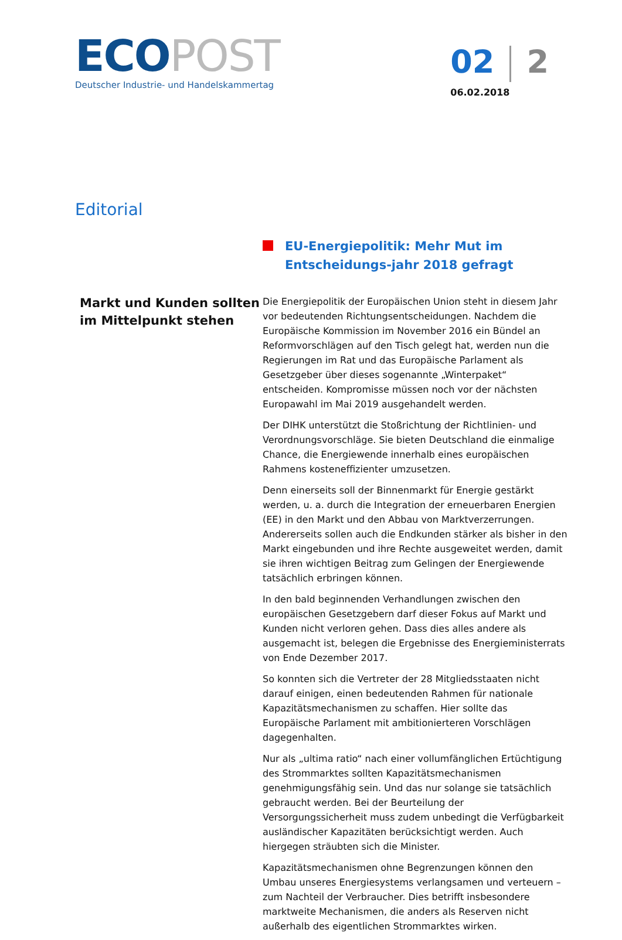ECO POST
Deutscher Industrie- und Handelskammertag
02 2
06.02.2018
Editorial
EU-Energiepolitik: Mehr Mut im Entscheidungs-jahr 2018 gefragt
Markt und Kunden sollten im Mittelpunkt stehen
Die Energiepolitik der Europäischen Union steht in diesem Jahr vor bedeutenden Richtungsentscheidungen. Nachdem die Europäische Kommission im November 2016 ein Bündel an Reformvorschlägen auf den Tisch gelegt hat, werden nun die Regierungen im Rat und das Europäische Parlament als Gesetzgeber über dieses sogenannte „Winterpaket“ entscheiden. Kompromisse müssen noch vor der nächsten Europawahl im Mai 2019 ausgehandelt werden.
Der DIHK unterstützt die Stoßrichtung der Richtlinien- und Verordnungsvorschläge. Sie bieten Deutschland die einmalige Chance, die Energiewende innerhalb eines europäischen Rahmens kosteneffizienter umzusetzen.
Denn einerseits soll der Binnenmarkt für Energie gestärkt werden, u. a. durch die Integration der erneuerbaren Energien (EE) in den Markt und den Abbau von Marktverzerrungen. Andererseits sollen auch die Endkunden stärker als bisher in den Markt eingebunden und ihre Rechte ausgeweitet werden, damit sie ihren wichtigen Beitrag zum Gelingen der Energiewende tatsächlich erbringen können.
In den bald beginnenden Verhandlungen zwischen den europäischen Gesetzgebern darf dieser Fokus auf Markt und Kunden nicht verloren gehen. Dass dies alles andere als ausgemacht ist, belegen die Ergebnisse des Energieministerrats von Ende Dezember 2017.
So konnten sich die Vertreter der 28 Mitgliedsstaaten nicht darauf einigen, einen bedeutenden Rahmen für nationale Kapazitätsmechanismen zu schaffen. Hier sollte das Europäische Parlament mit ambitionierteren Vorschlägen dagegenhalten.
Nur als „ultima ratio“ nach einer vollumfänglichen Ertüchtigung des Strommarktes sollten Kapazitätsmechanismen genehmigungsfähig sein. Und das nur solange sie tatsächlich gebraucht werden. Bei der Beurteilung der Versorgungssicherheit muss zudem unbedingt die Verfügbarkeit ausländischer Kapazitäten berücksichtigt werden. Auch hiergegen sträubten sich die Minister.
Kapazitätsmechanismen ohne Begrenzungen können den Umbau unseres Energiesystems verlangsamen und verteuern – zum Nachteil der Verbraucher. Dies betrifft insbesondere marktweite Mechanismen, die anders als Reserven nicht außerhalb des eigentlichen Strommarktes wirken.